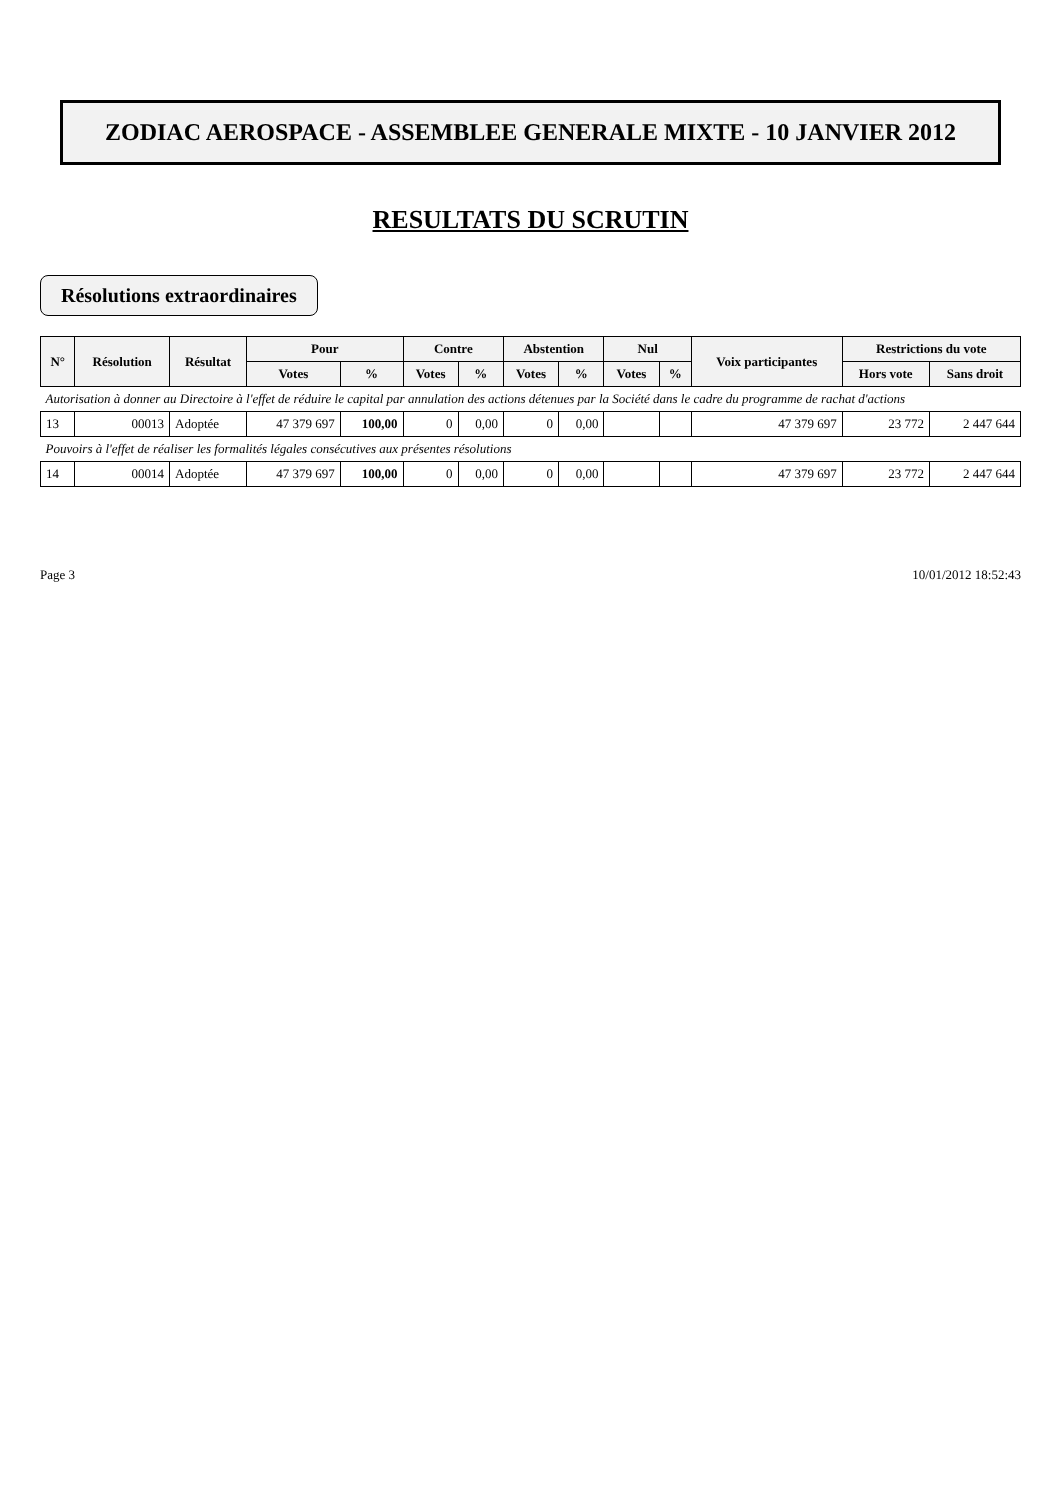ZODIAC AEROSPACE - ASSEMBLEE GENERALE MIXTE - 10 JANVIER 2012
RESULTATS DU SCRUTIN
Résolutions extraordinaires
| N° | Résolution | Résultat | Pour | | Contre | | Abstention | | Nul | | Voix participantes | Restrictions du vote | |
| --- | --- | --- | --- | --- | --- | --- | --- | --- | --- | --- | --- | --- | --- |
| | | | Votes | % | Votes | % | Votes | % | Votes | % | | Hors vote | Sans droit |
| Autorisation à donner au Directoire à l'effet de réduire le capital par annulation des actions détenues par la Société dans le cadre du programme de rachat d'actions | | | | | | | | | | | | | |
| 13 | 00013 | Adoptée | 47 379 697 | 100,00 | 0 | 0,00 | 0 | 0,00 | | | 47 379 697 | 23 772 | 2 447 644 |
| Pouvoirs à l'effet de réaliser les formalités légales consécutives aux présentes résolutions | | | | | | | | | | | | | |
| 14 | 00014 | Adoptée | 47 379 697 | 100,00 | 0 | 0,00 | 0 | 0,00 | | | 47 379 697 | 23 772 | 2 447 644 |
Page 3 10/01/2012 18:52:43